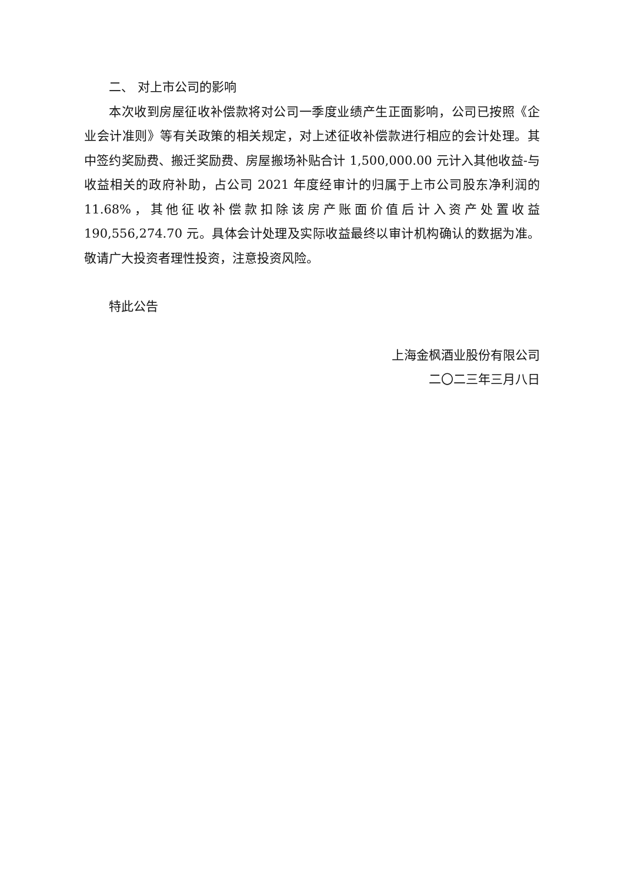二、 对上市公司的影响
本次收到房屋征收补偿款将对公司一季度业绩产生正面影响，公司已按照《企业会计准则》等有关政策的相关规定，对上述征收补偿款进行相应的会计处理。其中签约奖励费、搬迁奖励费、房屋搬场补贴合计 1,500,000.00 元计入其他收益-与收益相关的政府补助，占公司 2021 年度经审计的归属于上市公司股东净利润的 11.68%，其他征收补偿款扣除该房产账面价值后计入资产处置收益 190,556,274.70 元。具体会计处理及实际收益最终以审计机构确认的数据为准。敬请广大投资者理性投资，注意投资风险。
特此公告
上海金枫酒业股份有限公司
二〇二三年三月八日